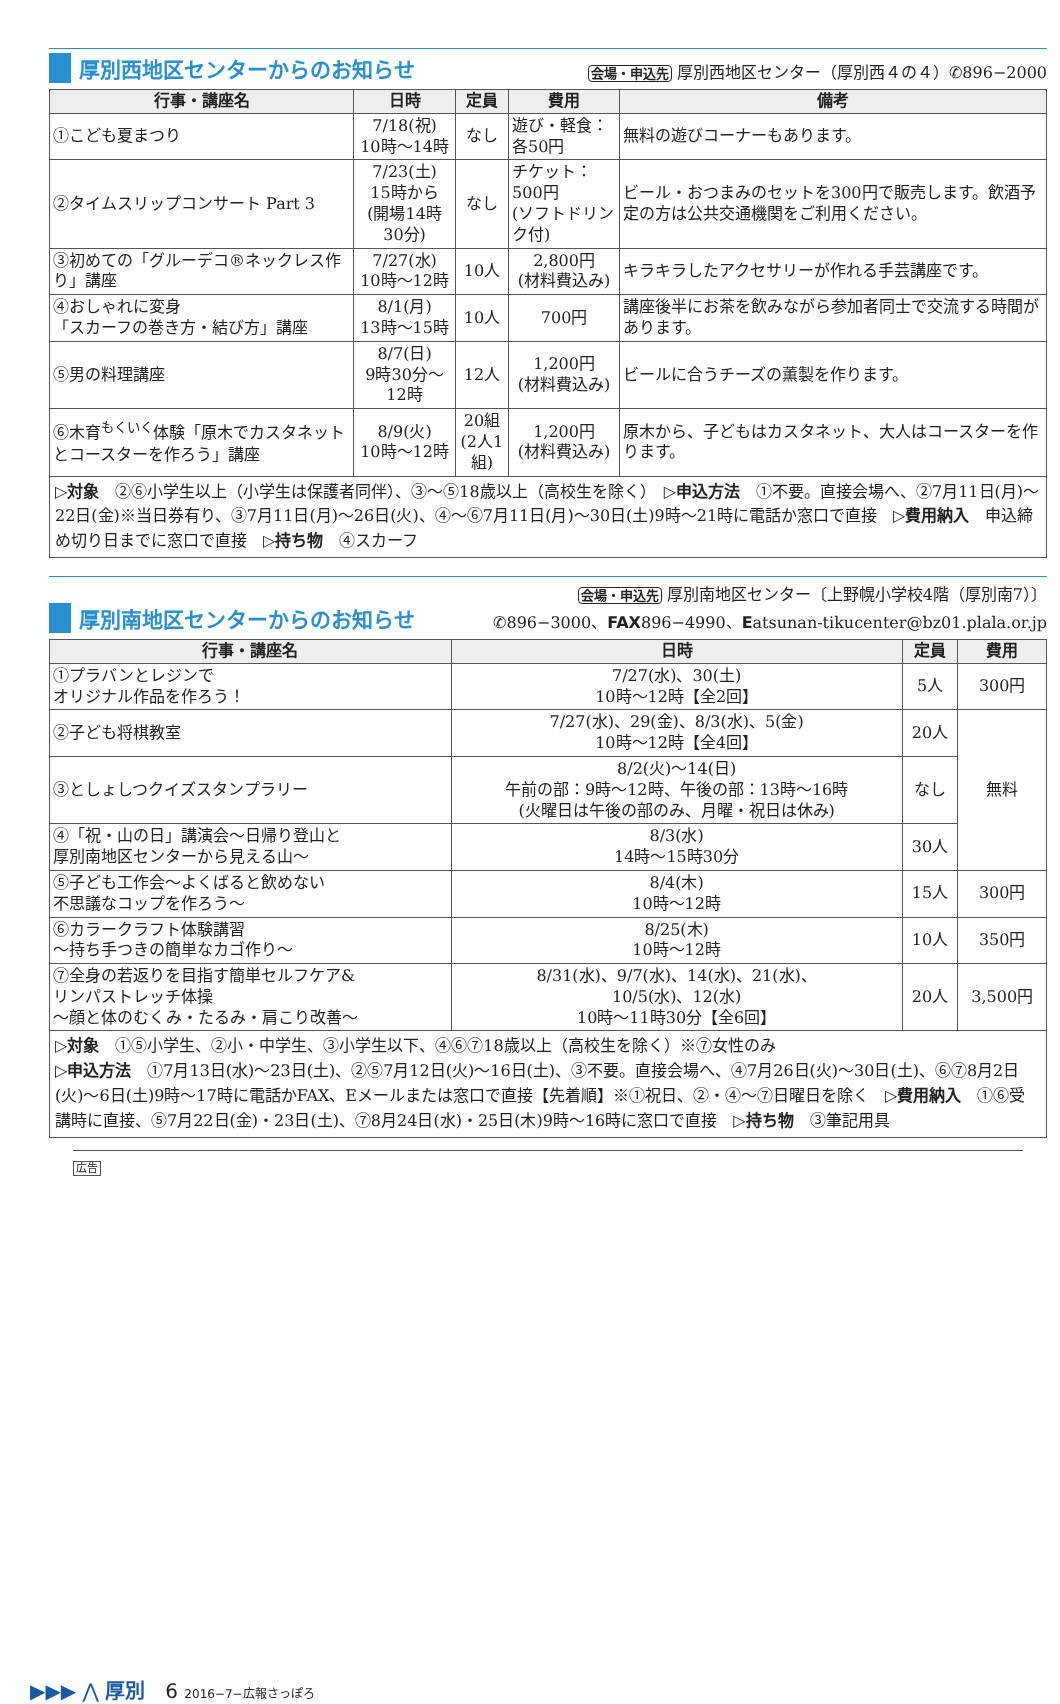厚別西地区センターからのお知らせ
会場・申込先 厚別西地区センター（厚別西４の４）✆896−2000
| 行事・講座名 | 日時 | 定員 | 費用 | 備考 |
| --- | --- | --- | --- | --- |
| ①こども夏まつり | 7/18(祝) 10時〜14時 | なし | 遊び・軽食：各50円 | 無料の遊びコーナーもあります。 |
| ②タイムスリップコンサート Part 3 | 7/23(土) 15時から (開場14時30分) | なし | チケット：500円 (ソフトドリンク付) | ビール・おつまみのセットを300円で販売します。飲酒予定の方は公共交通機関をご利用ください。 |
| ③初めての「グルーデコ®ネックレス作り」講座 | 7/27(水) 10時〜12時 | 10人 | 2,800円 (材料費込み) | キラキラしたアクセサリーが作れる手芸講座です。 |
| ④おしゃれに変身 「スカーフの巻き方・結び方」講座 | 8/1(月) 13時〜15時 | 10人 | 700円 | 講座後半にお茶を飲みながら参加者同士で交流する時間があります。 |
| ⑤男の料理講座 | 8/7(日) 9時30分〜12時 | 12人 | 1,200円 (材料費込み) | ビールに合うチーズの薫製を作ります。 |
| ⑥木育<sup>もくいく</sup>体験「原木でカスタネットとコースターを作ろう」講座 | 8/9(火) 10時〜12時 | 20組 (2人1組) | 1,200円 (材料費込み) | 原木から、子どもはカスタネット、大人はコースターを作ります。 |
▷対象　②⑥小学生以上（小学生は保護者同伴）、③〜⑤18歳以上（高校生を除く）　▷申込方法　①不要。直接会場へ、②7月11日(月)〜22日(金)※当日券有り、③7月11日(月)〜26日(火)、④〜⑥7月11日(月)〜30日(土)9時〜21時に電話か窓口で直接　▷費用納入　申込締め切り日までに窓口で直接　▷持ち物　④スカーフ
厚別南地区センターからのお知らせ
会場・申込先 厚別南地区センター〔上野幌小学校4階（厚別南7）〕
✆896−3000、FAX896−4990、Eatsunan-tikucenter@bz01.plala.or.jp
| 行事・講座名 | 日時 | 定員 | 費用 |
| --- | --- | --- | --- |
| ①プラバンとレジンで オリジナル作品を作ろう！ | 7/27(水)、30(土) 10時〜12時【全2回】 | 5人 | 300円 |
| ②子ども将棋教室 | 7/27(水)、29(金)、8/3(水)、5(金) 10時〜12時【全4回】 | 20人 | 無料 |
| ③としょしつクイズスタンプラリー | 8/2(火)〜14(日) 午前の部：9時〜12時、午後の部：13時〜16時 (火曜日は午後の部のみ、月曜・祝日は休み) | なし | |
| ④「祝・山の日」講演会〜日帰り登山と 厚別南地区センターから見える山〜 | 8/3(水) 14時〜15時30分 | 30人 | |
| ⑤子ども工作会〜よくばると飲めない 不思議なコップを作ろう〜 | 8/4(木) 10時〜12時 | 15人 | 300円 |
| ⑥カラークラフト体験講習 〜持ち手つきの簡単なカゴ作り〜 | 8/25(木) 10時〜12時 | 10人 | 350円 |
| ⑦全身の若返りを目指す簡単セルフケア& リンパストレッチ体操 〜顔と体のむくみ・たるみ・肩こり改善〜 | 8/31(水)、9/7(水)、14(水)、21(水)、 10/5(水)、12(水) 10時〜11時30分【全6回】 | 20人 | 3,500円 |
▷対象　①⑤小学生、②小・中学生、③小学生以下、④⑥⑦18歳以上（高校生を除く）※⑦女性のみ
▷申込方法　①7月13日(水)〜23日(土)、②⑤7月12日(火)〜16日(土)、③不要。直接会場へ、④7月26日(火)〜30日(土)、⑥⑦8月2日(火)〜6日(土)9時〜17時に電話かFAX、Eメールまたは窓口で直接【先着順】※①祝日、②・④〜⑦日曜日を除く　▷費用納入　①⑥受講時に直接、⑤7月22日(金)・23日(土)、⑦8月24日(水)・25日(木)9時〜16時に窓口で直接　▷持ち物　③筆記用具
広告
▶▶▶ ⋀ 厚別　6 2016−7−広報さっぽろ